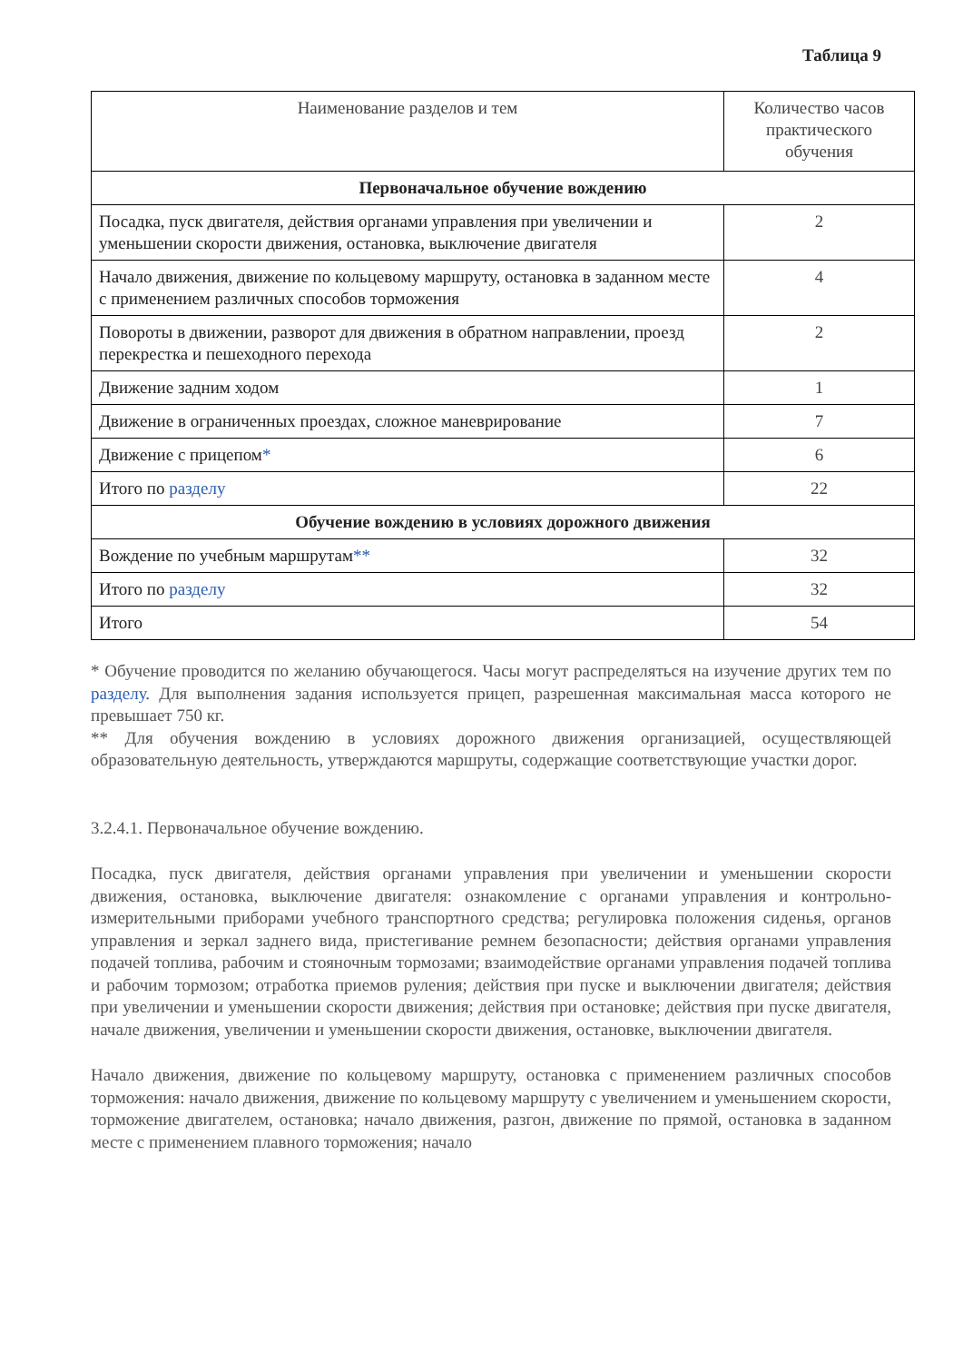Таблица 9
| Наименование разделов и тем | Количество часов практического обучения |
| --- | --- |
| Первоначальное обучение вождению | |
| Посадка, пуск двигателя, действия органами управления при увеличении и уменьшении скорости движения, остановка, выключение двигателя | 2 |
| Начало движения, движение по кольцевому маршруту, остановка в заданном месте с применением различных способов торможения | 4 |
| Повороты в движении, разворот для движения в обратном направлении, проезд перекрестка и пешеходного перехода | 2 |
| Движение задним ходом | 1 |
| Движение в ограниченных проездах, сложное маневрирование | 7 |
| Движение с прицепом * | 6 |
| Итого по разделу | 22 |
| Обучение вождению в условиях дорожного движения | |
| Вождение по учебным маршрутам ** | 32 |
| Итого по разделу | 32 |
| Итого | 54 |
* Обучение проводится по желанию обучающегося. Часы могут распределяться на изучение других тем по разделу. Для выполнения задания используется прицеп, разрешенная максимальная масса которого не превышает 750 кг.
** Для обучения вождению в условиях дорожного движения организацией, осуществляющей образовательную деятельность, утверждаются маршруты, содержащие соответствующие участки дорог.
3.2.4.1. Первоначальное обучение вождению.
Посадка, пуск двигателя, действия органами управления при увеличении и уменьшении скорости движения, остановка, выключение двигателя: ознакомление с органами управления и контрольно-измерительными приборами учебного транспортного средства; регулировка положения сиденья, органов управления и зеркал заднего вида, пристегивание ремнем безопасности; действия органами управления подачей топлива, рабочим и стояночным тормозами; взаимодействие органами управления подачей топлива и рабочим тормозом; отработка приемов руления; действия при пуске и выключении двигателя; действия при увеличении и уменьшении скорости движения; действия при остановке; действия при пуске двигателя, начале движения, увеличении и уменьшении скорости движения, остановке, выключении двигателя.
Начало движения, движение по кольцевому маршруту, остановка с применением различных способов торможения: начало движения, движение по кольцевому маршруту с увеличением и уменьшением скорости, торможение двигателем, остановка; начало движения, разгон, движение по прямой, остановка в заданном месте с применением плавного торможения; начало